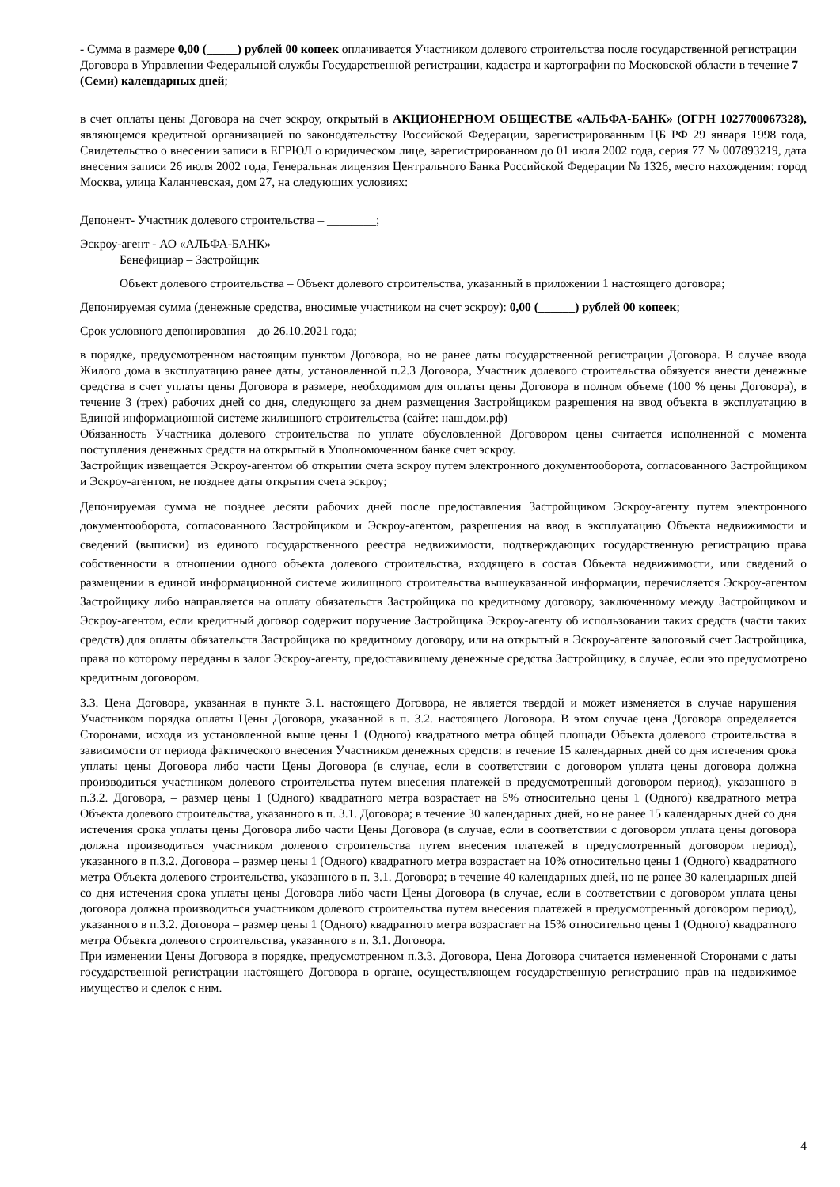- Сумма в размере 0,00 (_____) рублей 00 копеек оплачивается Участником долевого строительства после государственной регистрации Договора в Управлении Федеральной службы Государственной регистрации, кадастра и картографии по Московской области в течение 7 (Семи) календарных дней;
в счет оплаты цены Договора на счет эскроу, открытый в АКЦИОНЕРНОМ ОБЩЕСТВЕ «АЛЬФА-БАНК» (ОГРН 1027700067328), являющемся кредитной организацией по законодательству Российской Федерации, зарегистрированным ЦБ РФ 29 января 1998 года, Свидетельство о внесении записи в ЕГРЮЛ о юридическом лице, зарегистрированном до 01 июля 2002 года, серия 77 № 007893219, дата внесения записи 26 июля 2002 года, Генеральная лицензия Центрального Банка Российской Федерации № 1326, место нахождения: город Москва, улица Каланчевская, дом 27, на следующих условиях:
Депонент- Участник долевого строительства – ________;
Эскроу-агент - АО «АЛЬФА-БАНК»
Бенефициар – Застройщик
Объект долевого строительства – Объект долевого строительства, указанный в приложении 1 настоящего договора;
Депонируемая сумма (денежные средства, вносимые участником на счет эскроу): 0,00 (______) рублей 00 копеек;
Срок условного депонирования – до 26.10.2021 года;
в порядке, предусмотренном настоящим пунктом Договора, но не ранее даты государственной регистрации Договора. В случае ввода Жилого дома в эксплуатацию ранее даты, установленной п.2.3 Договора, Участник долевого строительства обязуется внести денежные средства в счет уплаты цены Договора в размере, необходимом для оплаты цены Договора в полном объеме (100 % цены Договора), в течение 3 (трех) рабочих дней со дня, следующего за днем размещения Застройщиком разрешения на ввод объекта в эксплуатацию в Единой информационной системе жилищного строительства (сайте: наш.дом.рф)
Обязанность Участника долевого строительства по уплате обусловленной Договором цены считается исполненной с момента поступления денежных средств на открытый в Уполномоченном банке счет эскроу.
Застройщик извещается Эскроу-агентом об открытии счета эскроу путем электронного документооборота, согласованного Застройщиком и Эскроу-агентом, не позднее даты открытия счета эскроу;
Депонируемая сумма не позднее десяти рабочих дней после предоставления Застройщиком Эскроу-агенту путем электронного документооборота, согласованного Застройщиком и Эскроу-агентом, разрешения на ввод в эксплуатацию Объекта недвижимости и сведений (выписки) из единого государственного реестра недвижимости, подтверждающих государственную регистрацию права собственности в отношении одного объекта долевого строительства, входящего в состав Объекта недвижимости, или сведений о размещении в единой информационной системе жилищного строительства вышеуказанной информации, перечисляется Эскроу-агентом Застройщику либо направляется на оплату обязательств Застройщика по кредитному договору, заключенному между Застройщиком и Эскроу-агентом, если кредитный договор содержит поручение Застройщика Эскроу-агенту об использовании таких средств (части таких средств) для оплаты обязательств Застройщика по кредитному договору, или на открытый в Эскроу-агенте залоговый счет Застройщика, права по которому переданы в залог Эскроу-агенту, предоставившему денежные средства Застройщику, в случае, если это предусмотрено кредитным договором.
3.3. Цена Договора, указанная в пункте 3.1. настоящего Договора, не является твердой и может изменяется в случае нарушения Участником порядка оплаты Цены Договора, указанной в п. 3.2. настоящего Договора. В этом случае цена Договора определяется Сторонами, исходя из установленной выше цены 1 (Одного) квадратного метра общей площади Объекта долевого строительства в зависимости от периода фактического внесения Участником денежных средств: в течение 15 календарных дней со дня истечения срока уплаты цены Договора либо части Цены Договора (в случае, если в соответствии с договором уплата цены договора должна производиться участником долевого строительства путем внесения платежей в предусмотренный договором период), указанного в п.3.2. Договора, – размер цены 1 (Одного) квадратного метра возрастает на 5% относительно цены 1 (Одного) квадратного метра Объекта долевого строительства, указанного в п. 3.1. Договора; в течение 30 календарных дней, но не ранее 15 календарных дней со дня истечения срока уплаты цены Договора либо части Цены Договора (в случае, если в соответствии с договором уплата цены договора должна производиться участником долевого строительства путем внесения платежей в предусмотренный договором период), указанного в п.3.2. Договора – размер цены 1 (Одного) квадратного метра возрастает на 10% относительно цены 1 (Одного) квадратного метра Объекта долевого строительства, указанного в п. 3.1. Договора; в течение 40 календарных дней, но не ранее 30 календарных дней со дня истечения срока уплаты цены Договора либо части Цены Договора (в случае, если в соответствии с договором уплата цены договора должна производиться участником долевого строительства путем внесения платежей в предусмотренный договором период), указанного в п.3.2. Договора – размер цены 1 (Одного) квадратного метра возрастает на 15% относительно цены 1 (Одного) квадратного метра Объекта долевого строительства, указанного в п. 3.1. Договора.
При изменении Цены Договора в порядке, предусмотренном п.3.3. Договора, Цена Договора считается измененной Сторонами с даты государственной регистрации настоящего Договора в органе, осуществляющем государственную регистрацию прав на недвижимое имущество и сделок с ним.
4